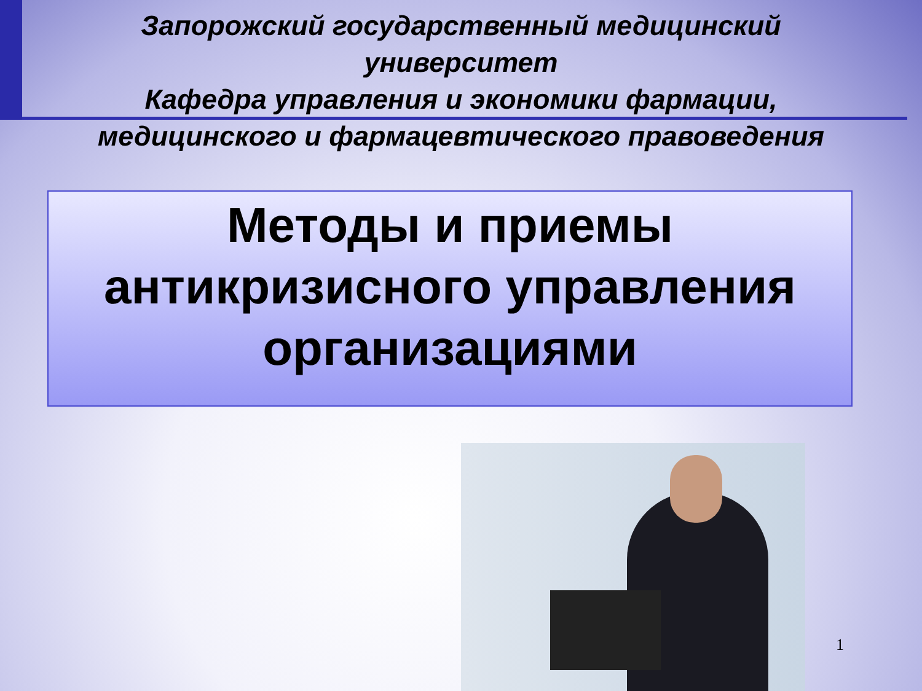Запорожский государственный медицинский университет
Кафедра управления и экономики фармации, медицинского и фармацевтического правоведения
Методы и приемы антикризисного управления организациями
1